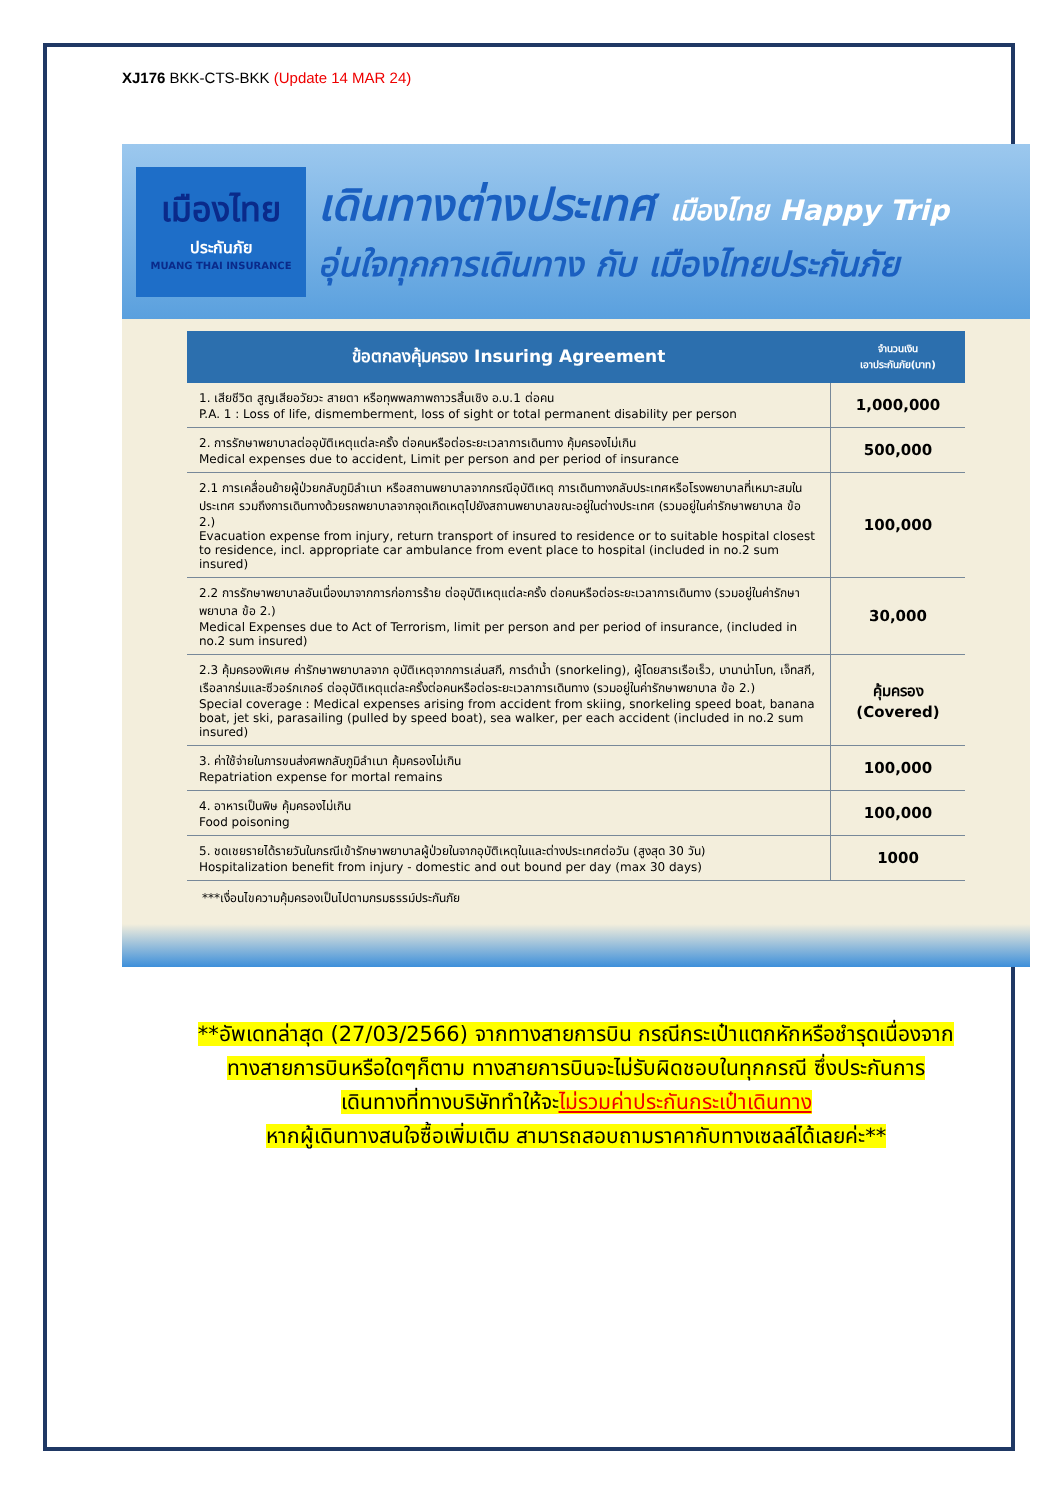XJ176 BKK-CTS-BKK (Update 14 MAR 24)
เมืองไทย
ประกันภัย
MUANG THAI INSURANCE
เดินทางต่างประเทศ เมืองไทย Happy Trip
อุ่นใจทุกการเดินทาง กับ เมืองไทยประกันภัย
| ข้อตกลงคุ้มครอง Insuring Agreement | จำนวนเงิน เอาประกันภัย(บาท) |
| --- | --- |
| 1. เสียชีวิต สูญเสียอวัยวะ สายตา หรือทุพพลภาพถาวรสิ้นเชิง อ.บ.1 ต่อคน P.A. 1 : Loss of life, dismemberment, loss of sight or total permanent disability per person | 1,000,000 |
| 2. การรักษาพยาบาลต่ออุบัติเหตุแต่ละครั้ง ต่อคนหรือต่อระยะเวลาการเดินทาง คุ้มครองไม่เกิน Medical expenses due to accident, Limit per person and per period of insurance | 500,000 |
| 2.1 การเคลื่อนย้ายผู้ป่วยกลับภูมิลำเนา หรือสถานพยาบาลจากกรณีอุบัติเหตุ การเดินทางกลับประเทศหรือโรงพยาบาลที่เหมาะสมในประเทศ รวมถึงการเดินทางด้วยรถพยาบาลจากจุดเกิดเหตุไปยังสถานพยาบาลขณะอยู่ในต่างประเทศ (รวมอยู่ในค่ารักษาพยาบาล ข้อ 2.) Evacuation expense from injury, return transport of insured to residence or to suitable hospital closest to residence, incl. appropriate car ambulance from event place to hospital (included in no.2 sum insured) | 100,000 |
| 2.2 การรักษาพยาบาลอันเนื่องมาจากการก่อการร้าย ต่ออุบัติเหตุแต่ละครั้ง ต่อคนหรือต่อระยะเวลาการเดินทาง (รวมอยู่ในค่ารักษาพยาบาล ข้อ 2.) Medical Expenses due to Act of Terrorism, limit per person and per period of insurance, (included in no.2 sum insured) | 30,000 |
| 2.3 คุ้มครองพิเศษ ค่ารักษาพยาบาลจาก อุบัติเหตุจากการเล่นสกี, การดำน้ำ (snorkeling), ผู้โดยสารเรือเร็ว, บานาน่าโบท, เจ็ทสกี, เรือลากร่มและซีวอร์กเกอร์ ต่ออุบัติเหตุแต่ละครั้งต่อคนหรือต่อระยะเวลาการเดินทาง (รวมอยู่ในค่ารักษาพยาบาล ข้อ 2.) Special coverage : Medical expenses arising from accident from skiing, snorkeling speed boat, banana boat, jet ski, parasailing (pulled by speed boat), sea walker, per each accident (included in no.2 sum insured) | คุ้มครอง (Covered) |
| 3. ค่าใช้จ่ายในการขนส่งศพกลับภูมิลำเนา คุ้มครองไม่เกิน Repatriation expense for mortal remains | 100,000 |
| 4. อาหารเป็นพิษ คุ้มครองไม่เกิน Food poisoning | 100,000 |
| 5. ชดเชยรายได้รายวันในกรณีเข้ารักษาพยาบาลผู้ป่วยในจากอุบัติเหตุในและต่างประเทศต่อวัน (สูงสุด 30 วัน) Hospitalization benefit from injury - domestic and out bound per day (max 30 days) | 1000 |
***เงื่อนไขความคุ้มครองเป็นไปตามกรมธรรม์ประกันภัย
**อัพเดทล่าสุด (27/03/2566) จากทางสายการบิน กรณีกระเป๋าแตกหักหรือชำรุดเนื่องจาก
ทางสายการบินหรือใดๆก็ตาม ทางสายการบินจะไม่รับผิดชอบในทุกกรณี ซึ่งประกันการ
เดินทางที่ทางบริษัททำให้จะไม่รวมค่าประกันกระเป๋าเดินทาง
หากผู้เดินทางสนใจซื้อเพิ่มเติม สามารถสอบถามราคากับทางเซลล์ได้เลยค่ะ**